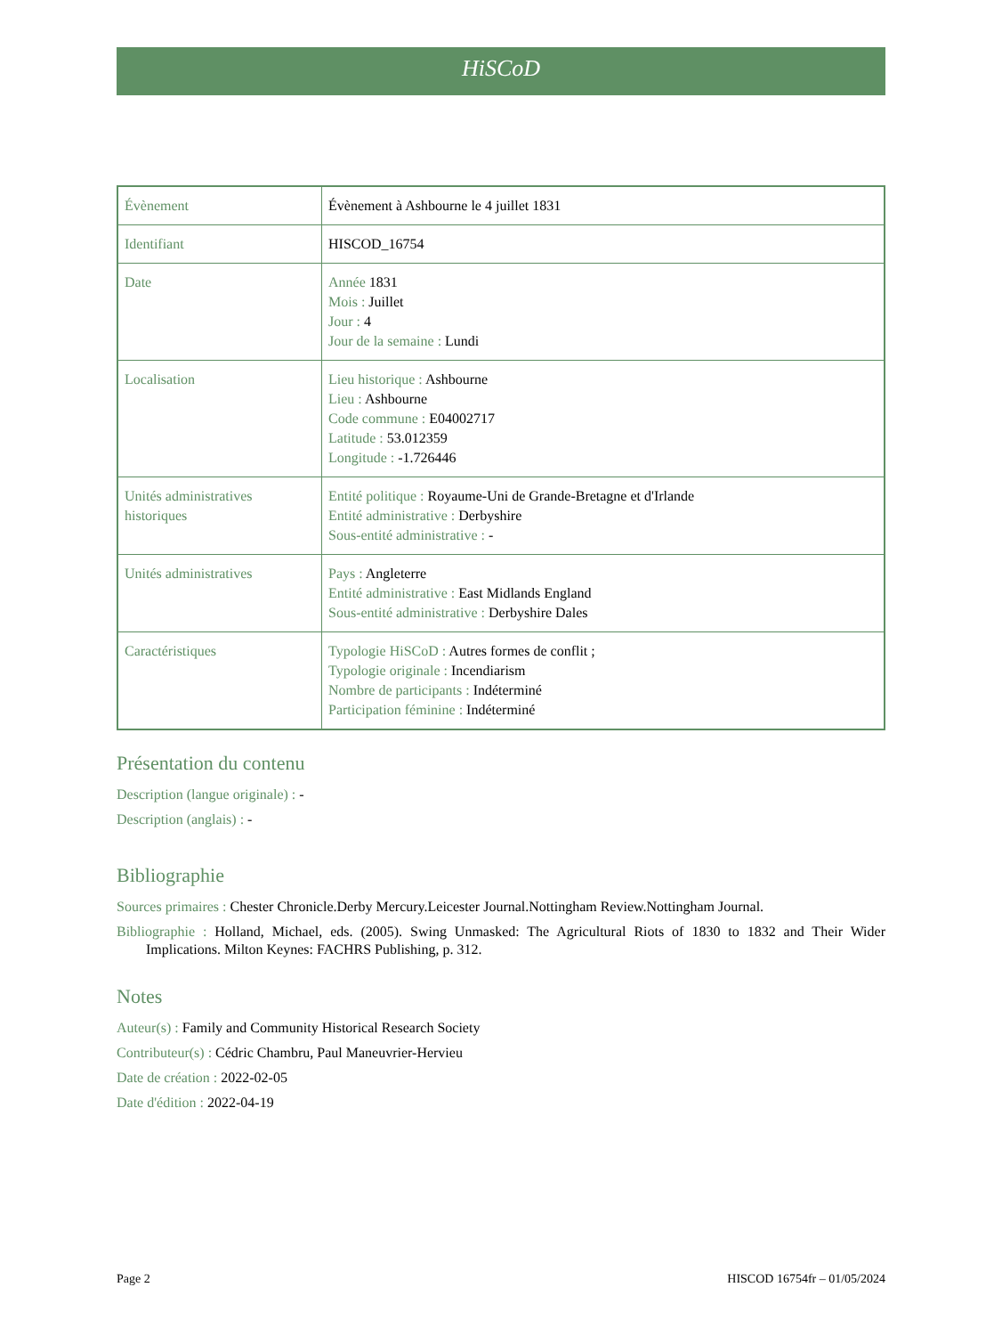HiSCoD
| Évènement | Évènement à Ashbourne le 4 juillet 1831 |
| Identifiant | HISCOD_16754 |
| Date | Année 1831 Mois : Juillet Jour : 4 Jour de la semaine : Lundi |
| Localisation | Lieu historique : Ashbourne Lieu : Ashbourne Code commune : E04002717 Latitude : 53.012359 Longitude : -1.726446 |
| Unités administratives historiques | Entité politique : Royaume-Uni de Grande-Bretagne et d'Irlande Entité administrative : Derbyshire Sous-entité administrative : - |
| Unités administratives | Pays : Angleterre Entité administrative : East Midlands England Sous-entité administrative : Derbyshire Dales |
| Caractéristiques | Typologie HiSCoD : Autres formes de conflit ; Typologie originale : Incendiarism Nombre de participants : Indéterminé Participation féminine : Indéterminé |
Présentation du contenu
Description (langue originale) : -
Description (anglais) : -
Bibliographie
Sources primaires : Chester Chronicle.Derby Mercury.Leicester Journal.Nottingham Review.Nottingham Journal.
Bibliographie : Holland, Michael, eds. (2005). Swing Unmasked: The Agricultural Riots of 1830 to 1832 and Their Wider Implications. Milton Keynes: FACHRS Publishing, p. 312.
Notes
Auteur(s) : Family and Community Historical Research Society
Contributeur(s) : Cédric Chambru, Paul Maneuvrier-Hervieu
Date de création : 2022-02-05
Date d'édition : 2022-04-19
Page 2 HISCOD 16754fr – 01/05/2024